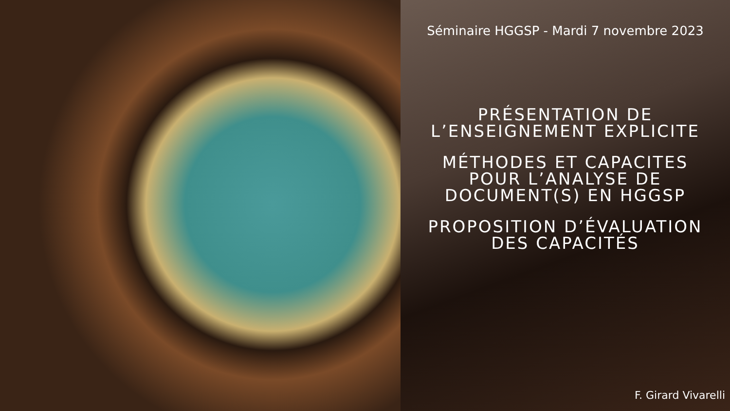Séminaire HGGSP - Mardi 7 novembre 2023
PRÉSENTATION DE
L’ENSEIGNEMENT EXPLICITE
MÉTHODES ET CAPACITES
POUR L’ANALYSE DE
DOCUMENT(S) EN HGGSP
PROPOSITION D’ÉVALUATION
DES CAPACITÉS
F. Girard Vivarelli